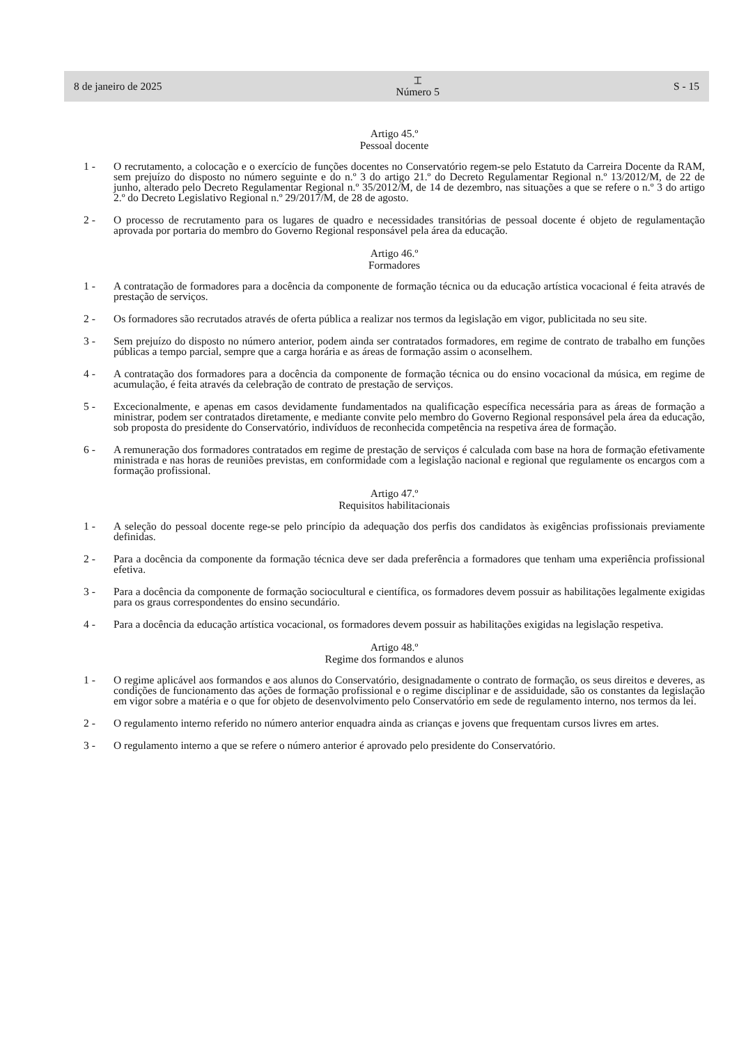8 de janeiro de 2025 ⌶
Número 5 S - 15
Artigo 45.º
Pessoal docente
1 - O recrutamento, a colocação e o exercício de funções docentes no Conservatório regem-se pelo Estatuto da Carreira Docente da RAM, sem prejuízo do disposto no número seguinte e do n.º 3 do artigo 21.º do Decreto Regulamentar Regional n.º 13/2012/M, de 22 de junho, alterado pelo Decreto Regulamentar Regional n.º 35/2012/M, de 14 de dezembro, nas situações a que se refere o n.º 3 do artigo 2.º do Decreto Legislativo Regional n.º 29/2017/M, de 28 de agosto.
2 - O processo de recrutamento para os lugares de quadro e necessidades transitórias de pessoal docente é objeto de regulamentação aprovada por portaria do membro do Governo Regional responsável pela área da educação.
Artigo 46.º
Formadores
1 - A contratação de formadores para a docência da componente de formação técnica ou da educação artística vocacional é feita através de prestação de serviços.
2 - Os formadores são recrutados através de oferta pública a realizar nos termos da legislação em vigor, publicitada no seu site.
3 - Sem prejuízo do disposto no número anterior, podem ainda ser contratados formadores, em regime de contrato de trabalho em funções públicas a tempo parcial, sempre que a carga horária e as áreas de formação assim o aconselhem.
4 - A contratação dos formadores para a docência da componente de formação técnica ou do ensino vocacional da música, em regime de acumulação, é feita através da celebração de contrato de prestação de serviços.
5 - Excecionalmente, e apenas em casos devidamente fundamentados na qualificação específica necessária para as áreas de formação a ministrar, podem ser contratados diretamente, e mediante convite pelo membro do Governo Regional responsável pela área da educação, sob proposta do presidente do Conservatório, indivíduos de reconhecida competência na respetiva área de formação.
6 - A remuneração dos formadores contratados em regime de prestação de serviços é calculada com base na hora de formação efetivamente ministrada e nas horas de reuniões previstas, em conformidade com a legislação nacional e regional que regulamente os encargos com a formação profissional.
Artigo 47.º
Requisitos habilitacionais
1 - A seleção do pessoal docente rege-se pelo princípio da adequação dos perfis dos candidatos às exigências profissionais previamente definidas.
2 - Para a docência da componente da formação técnica deve ser dada preferência a formadores que tenham uma experiência profissional efetiva.
3 - Para a docência da componente de formação sociocultural e científica, os formadores devem possuir as habilitações legalmente exigidas para os graus correspondentes do ensino secundário.
4 - Para a docência da educação artística vocacional, os formadores devem possuir as habilitações exigidas na legislação respetiva.
Artigo 48.º
Regime dos formandos e alunos
1 - O regime aplicável aos formandos e aos alunos do Conservatório, designadamente o contrato de formação, os seus direitos e deveres, as condições de funcionamento das ações de formação profissional e o regime disciplinar e de assiduidade, são os constantes da legislação em vigor sobre a matéria e o que for objeto de desenvolvimento pelo Conservatório em sede de regulamento interno, nos termos da lei.
2 - O regulamento interno referido no número anterior enquadra ainda as crianças e jovens que frequentam cursos livres em artes.
3 - O regulamento interno a que se refere o número anterior é aprovado pelo presidente do Conservatório.